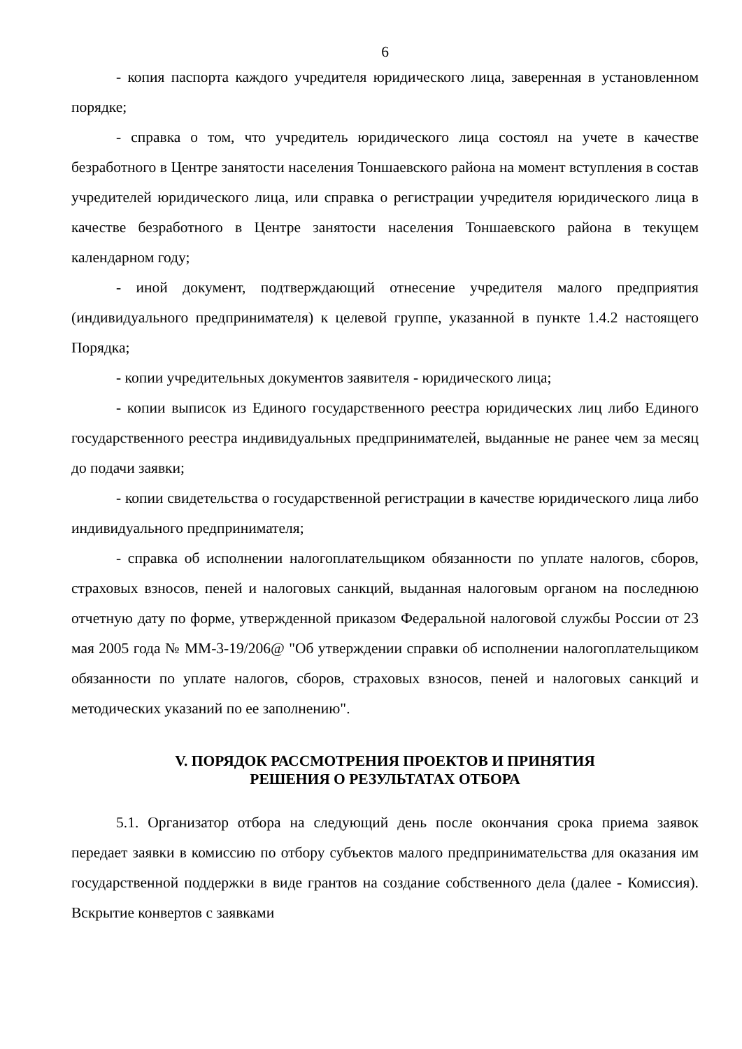6
- копия паспорта каждого учредителя юридического лица, заверенная в установленном порядке;
- справка о том, что учредитель юридического лица состоял на учете в качестве безработного в Центре занятости населения Тоншаевского района на момент вступления в состав учредителей юридического лица, или справка о регистрации учредителя юридического лица в качестве безработного в Центре занятости населения Тоншаевского района в текущем календарном году;
- иной документ, подтверждающий отнесение учредителя малого предприятия (индивидуального предпринимателя) к целевой группе, указанной в пункте 1.4.2 настоящего Порядка;
- копии учредительных документов заявителя - юридического лица;
- копии выписок из Единого государственного реестра юридических лиц либо Единого государственного реестра индивидуальных предпринимателей, выданные не ранее чем за месяц до подачи заявки;
- копии свидетельства о государственной регистрации в качестве юридического лица либо индивидуального предпринимателя;
- справка об исполнении налогоплательщиком обязанности по уплате налогов, сборов, страховых взносов, пеней и налоговых санкций, выданная налоговым органом на последнюю отчетную дату по форме, утвержденной приказом Федеральной налоговой службы России от 23 мая 2005 года № ММ-3-19/206@ "Об утверждении справки об исполнении налогоплательщиком обязанности по уплате налогов, сборов, страховых взносов, пеней и налоговых санкций и методических указаний по ее заполнению".
V. ПОРЯДОК РАССМОТРЕНИЯ ПРОЕКТОВ И ПРИНЯТИЯ
РЕШЕНИЯ О РЕЗУЛЬТАТАХ ОТБОРА
5.1. Организатор отбора на следующий день после окончания срока приема заявок передает заявки в комиссию по отбору субъектов малого предпринимательства для оказания им государственной поддержки в виде грантов на создание собственного дела (далее - Комиссия). Вскрытие конвертов с заявками